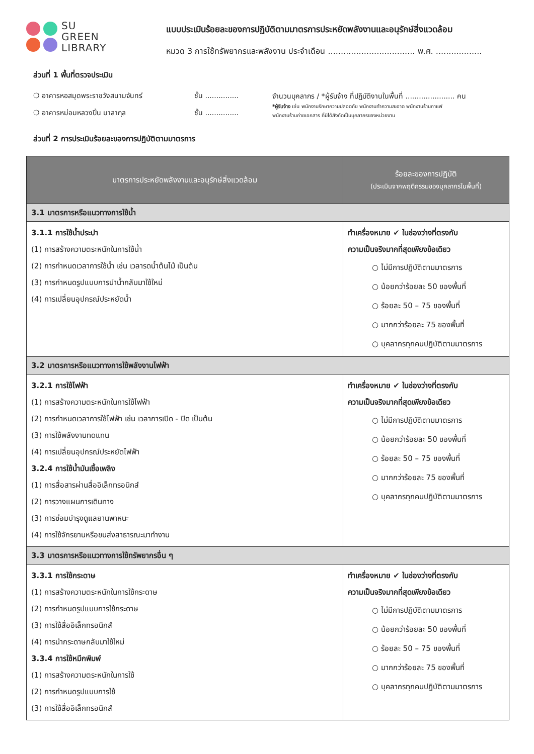SU
GREEN
LIBRARY
แบบประเมินร้อยละของการปฏิบัติตามมาตรการประหยัดพลังงานและอนุรักษ์สิ่งแวดล้อม
หมวด 3 การใช้ทรัพยากรและพลังงาน ประจำเดือน .................................. พ.ศ. ..................
ส่วนที่ 1 พื้นที่ตรวจประเมิน
❍ อาคารหอสมุดพระราชวังสนามจันทร์
❍ อาคารหม่อมหลวงปิ่น มาลากุล
ชั้น ...............
ชั้น ...............
จำนวนบุคลากร / *ผู้รับจ้าง ที่ปฏิบัติงานในพื้นที่ ...................... คน
*ผู้รับจ้าง เช่น พนักงานรักษาความปลอดภัย พนักงานทำความสะอาด พนักงานร้านกาแฟ
พนักงานร้านถ่ายเอกสาร ที่มิได้สังกัดเป็นบุคลากรของหน่วยงาน
ส่วนที่ 2 การประเมินร้อยละของการปฏิบัติตามมาตรการ
| มาตรการประหยัดพลังงานและอนุรักษ์สิ่งแวดล้อม | ร้อยละของการปฏิบัติ (ประเมินจากพฤติกรรมของบุคลากรในพื้นที่) |
| --- | --- |
| 3.1 มาตรการหรือแนวทางการใช้น้ำ | |
| 3.1.1 การใช้น้ำประปา (1) การสร้างความตระหนักในการใช้น้ำ (2) การกำหนดเวลาการใช้น้ำ เช่น เวลารดน้ำต้นไม้ เป็นต้น (3) การกำหนดรูปแบบการนำน้ำกลับมาใช้ใหม่ (4) การเปลี่ยนอุปกรณ์ประหยัดน้ำ | ทำเครื่องหมาย ✔ ในช่องว่างที่ตรงกับ ความเป็นจริงมากที่สุดเพียงข้อเดียว ○ ไม่มีการปฏิบัติตามมาตรการ ○ น้อยกว่าร้อยละ 50 ของพื้นที่ ○ ร้อยละ 50 – 75 ของพื้นที่ ○ มากกว่าร้อยละ 75 ของพื้นที่ ○ บุคลากรทุกคนปฏิบัติตามมาตรการ |
| 3.2 มาตรการหรือแนวทางการใช้พลังงานไฟฟ้า | |
| 3.2.1 การใช้ไฟฟ้า (1) การสร้างความตระหนักในการใช้ไฟฟ้า (2) การกำหนดเวลาการใช้ไฟฟ้า เช่น เวลาการเปิด - ปิด เป็นต้น (3) การใช้พลังงานทดแทน (4) การเปลี่ยนอุปกรณ์ประหยัดไฟฟ้า 3.2.4 การใช้น้ำมันเชื้อเพลิง (1) การสื่อสารผ่านสื่ออิเล็กทรอนิกส์ (2) การวางแผนการเดินทาง (3) การซ่อมบำรุงดูแลยานพาหนะ (4) การใช้จักรยานหรือขนส่งสาธารณะมาทำงาน | ทำเครื่องหมาย ✔ ในช่องว่างที่ตรงกับ ความเป็นจริงมากที่สุดเพียงข้อเดียว ○ ไม่มีการปฏิบัติตามมาตรการ ○ น้อยกว่าร้อยละ 50 ของพื้นที่ ○ ร้อยละ 50 – 75 ของพื้นที่ ○ มากกว่าร้อยละ 75 ของพื้นที่ ○ บุคลากรทุกคนปฏิบัติตามมาตรการ |
| 3.3 มาตรการหรือแนวทางการใช้ทรัพยากรอื่น ๆ | |
| 3.3.1 การใช้กระดาษ (1) การสร้างความตระหนักในการใช้กระดาษ (2) การกำหนดรูปแบบการใช้กระดาษ (3) การใช้สื่ออิเล็กทรอนิกส์ (4) การนำกระดาษกลับมาใช้ใหม่ 3.3.4 การใช้หมึกพิมพ์ (1) การสร้างความตระหนักในการใช้ (2) การกำหนดรูปแบบการใช้ (3) การใช้สื่ออิเล็กทรอนิกส์ | ทำเครื่องหมาย ✔ ในช่องว่างที่ตรงกับ ความเป็นจริงมากที่สุดเพียงข้อเดียว ○ ไม่มีการปฏิบัติตามมาตรการ ○ น้อยกว่าร้อยละ 50 ของพื้นที่ ○ ร้อยละ 50 – 75 ของพื้นที่ ○ มากกว่าร้อยละ 75 ของพื้นที่ ○ บุคลากรทุกคนปฏิบัติตามมาตรการ |